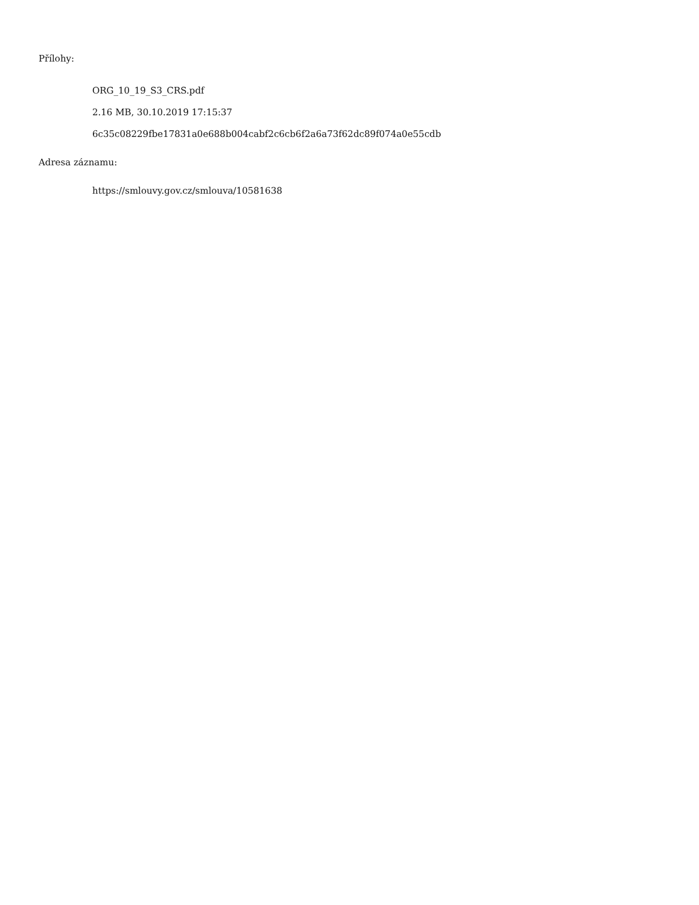Přílohy:
ORG_10_19_S3_CRS.pdf
2.16 MB, 30.10.2019 17:15:37
6c35c08229fbe17831a0e688b004cabf2c6cb6f2a6a73f62dc89f074a0e55cdb
Adresa záznamu:
https://smlouvy.gov.cz/smlouva/10581638